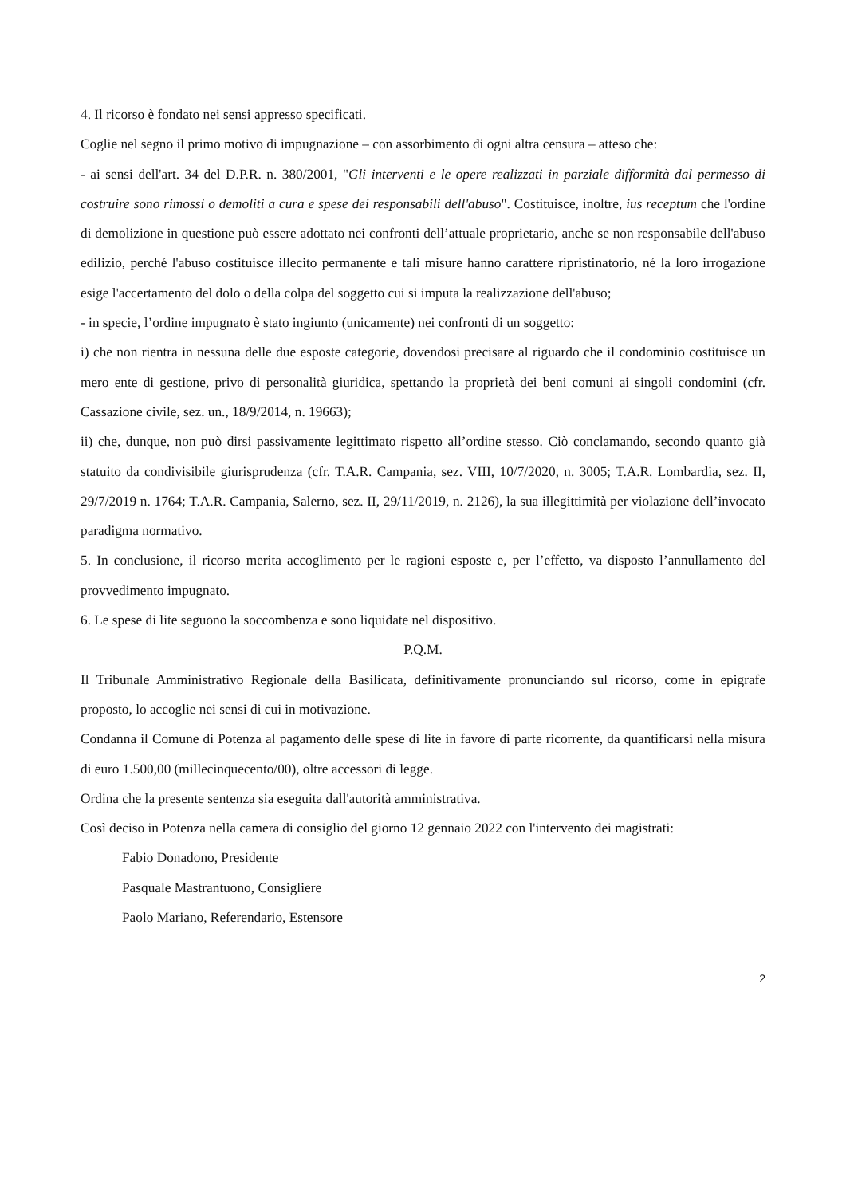4. Il ricorso è fondato nei sensi appresso specificati.
Coglie nel segno il primo motivo di impugnazione – con assorbimento di ogni altra censura – atteso che:
- ai sensi dell'art. 34 del D.P.R. n. 380/2001, "Gli interventi e le opere realizzati in parziale difformità dal permesso di costruire sono rimossi o demoliti a cura e spese dei responsabili dell'abuso". Costituisce, inoltre, ius receptum che l'ordine di demolizione in questione può essere adottato nei confronti dell’attuale proprietario, anche se non responsabile dell'abuso edilizio, perché l'abuso costituisce illecito permanente e tali misure hanno carattere ripristinatorio, né la loro irrogazione esige l'accertamento del dolo o della colpa del soggetto cui si imputa la realizzazione dell'abuso;
- in specie, l’ordine impugnato è stato ingiunto (unicamente) nei confronti di un soggetto:
i) che non rientra in nessuna delle due esposte categorie, dovendosi precisare al riguardo che il condominio costituisce un mero ente di gestione, privo di personalità giuridica, spettando la proprietà dei beni comuni ai singoli condomini (cfr. Cassazione civile, sez. un., 18/9/2014, n. 19663);
ii) che, dunque, non può dirsi passivamente legittimato rispetto all’ordine stesso. Ciò conclamando, secondo quanto già statuito da condivisibile giurisprudenza (cfr. T.A.R. Campania, sez. VIII, 10/7/2020, n. 3005; T.A.R. Lombardia, sez. II, 29/7/2019 n. 1764; T.A.R. Campania, Salerno, sez. II, 29/11/2019, n. 2126), la sua illegittimità per violazione dell’invocato paradigma normativo.
5. In conclusione, il ricorso merita accoglimento per le ragioni esposte e, per l’effetto, va disposto l’annullamento del provvedimento impugnato.
6. Le spese di lite seguono la soccombenza e sono liquidate nel dispositivo.
P.Q.M.
Il Tribunale Amministrativo Regionale della Basilicata, definitivamente pronunciando sul ricorso, come in epigrafe proposto, lo accoglie nei sensi di cui in motivazione.
Condanna il Comune di Potenza al pagamento delle spese di lite in favore di parte ricorrente, da quantificarsi nella misura di euro 1.500,00 (millecinquecento/00), oltre accessori di legge.
Ordina che la presente sentenza sia eseguita dall'autorità amministrativa.
Così deciso in Potenza nella camera di consiglio del giorno 12 gennaio 2022 con l'intervento dei magistrati:
Fabio Donadono, Presidente
Pasquale Mastrantuono, Consigliere
Paolo Mariano, Referendario, Estensore
2